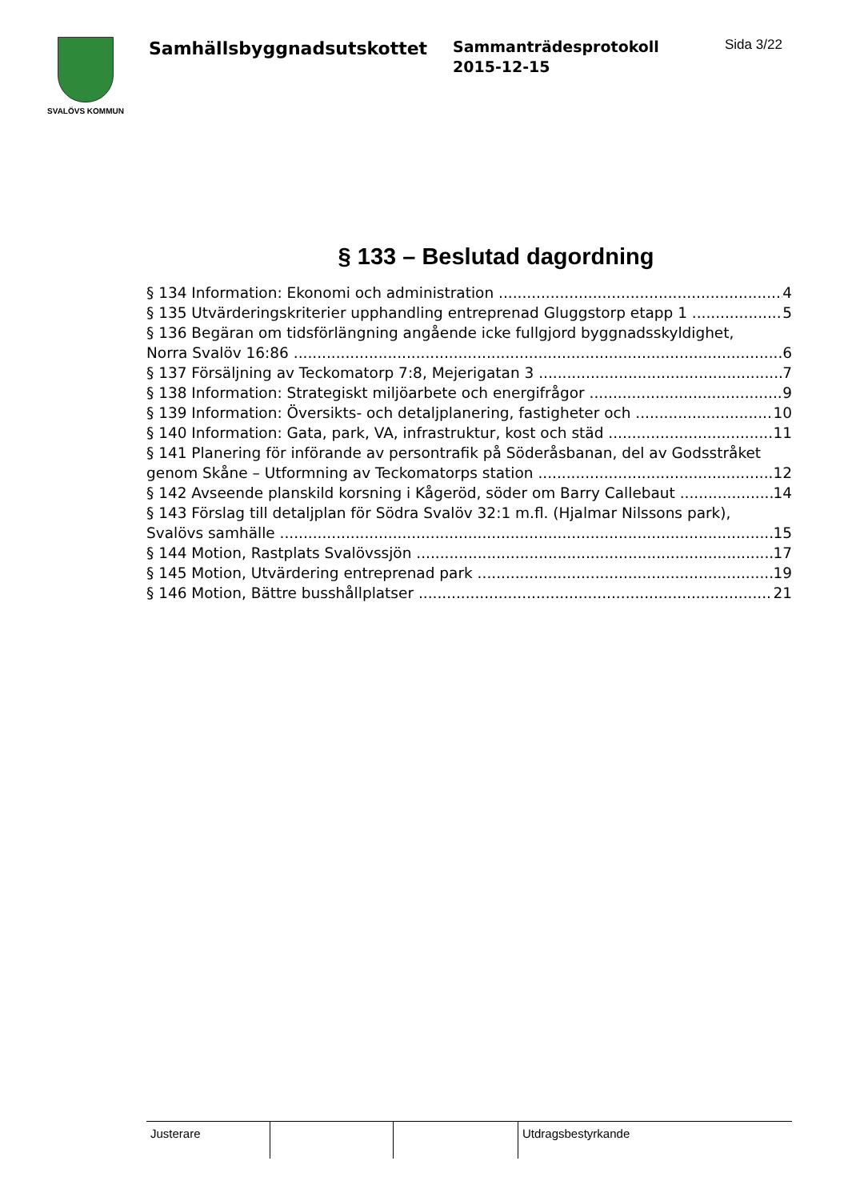SVALÖVS KOMMUN
Samhällsbyggnadsutskottet
Sammanträdesprotokoll
2015-12-15
Sida 3/22
§ 133 – Beslutad dagordning
§ 134 Information: Ekonomi och administration 4
§ 135 Utvärderingskriterier upphandling entreprenad Gluggstorp etapp 1 5
§ 136 Begäran om tidsförlängning angående icke fullgjord byggnadsskyldighet,
Norra Svalöv 16:86 6
§ 137 Försäljning av Teckomatorp 7:8, Mejerigatan 3 7
§ 138 Information: Strategiskt miljöarbete och energifrågor 9
§ 139 Information: Översikts- och detaljplanering, fastigheter och 10
§ 140 Information: Gata, park, VA, infrastruktur, kost och städ 11
§ 141 Planering för införande av persontrafik på Söderåsbanan, del av Godsstråket
genom Skåne – Utformning av Teckomatorps station 12
§ 142 Avseende planskild korsning i Kågeröd, söder om Barry Callebaut 14
§ 143 Förslag till detaljplan för Södra Svalöv 32:1 m.fl. (Hjalmar Nilssons park),
Svalövs samhälle 15
§ 144 Motion, Rastplats Svalövssjön 17
§ 145 Motion, Utvärdering entreprenad park 19
§ 146 Motion, Bättre busshållplatser 21
| Justerare | | | Utdragsbestyrkande |